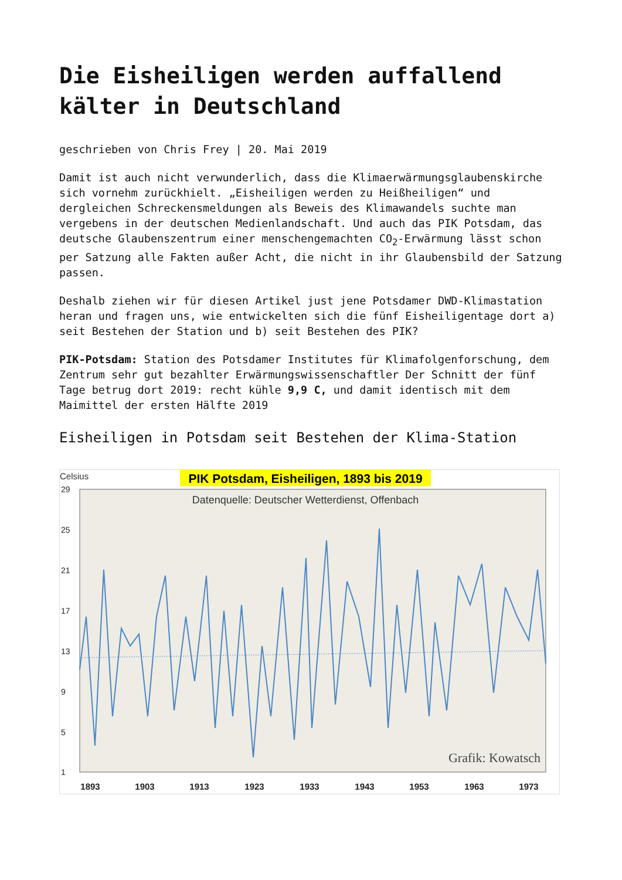Die Eisheiligen werden auffallend kälter in Deutschland
geschrieben von Chris Frey | 20. Mai 2019
Damit ist auch nicht verwunderlich, dass die Klimaerwärmungsglaubenskirche sich vornehm zurückhielt. „Eisheiligen werden zu Heißheiligen“ und dergleichen Schreckensmeldungen als Beweis des Klimawandels suchte man vergebens in der deutschen Medienlandschaft. Und auch das PIK Potsdam, das deutsche Glaubenszentrum einer menschengemachten CO<sub>2</sub>-Erwärmung lässt schon per Satzung alle Fakten außer Acht, die nicht in ihr Glaubensbild der Satzung passen.
Deshalb ziehen wir für diesen Artikel just jene Potsdamer DWD-Klimastation heran und fragen uns, wie entwickelten sich die fünf Eisheiligentage dort a) seit Bestehen der Station und b) seit Bestehen des PIK?
PIK-Potsdam: Station des Potsdamer Institutes für Klimafolgenforschung, dem Zentrum sehr gut bezahlter Erwärmungswissenschaftler Der Schnitt der fünf Tage betrug dort 2019: recht kühle 9,9 C, und damit identisch mit dem Maimittel der ersten Hälfte 2019
Eisheiligen in Potsdam seit Bestehen der Klima-Station
Celsius
PIK Potsdam, Eisheiligen, 1893 bis 2019
Datenquelle: Deutscher Wetterdienst, Offenbach
29
25
21
17
13
9
5
1
Grafik: Kowatsch
1893
1903
1913
1923
1933
1943
1953
1963
1973